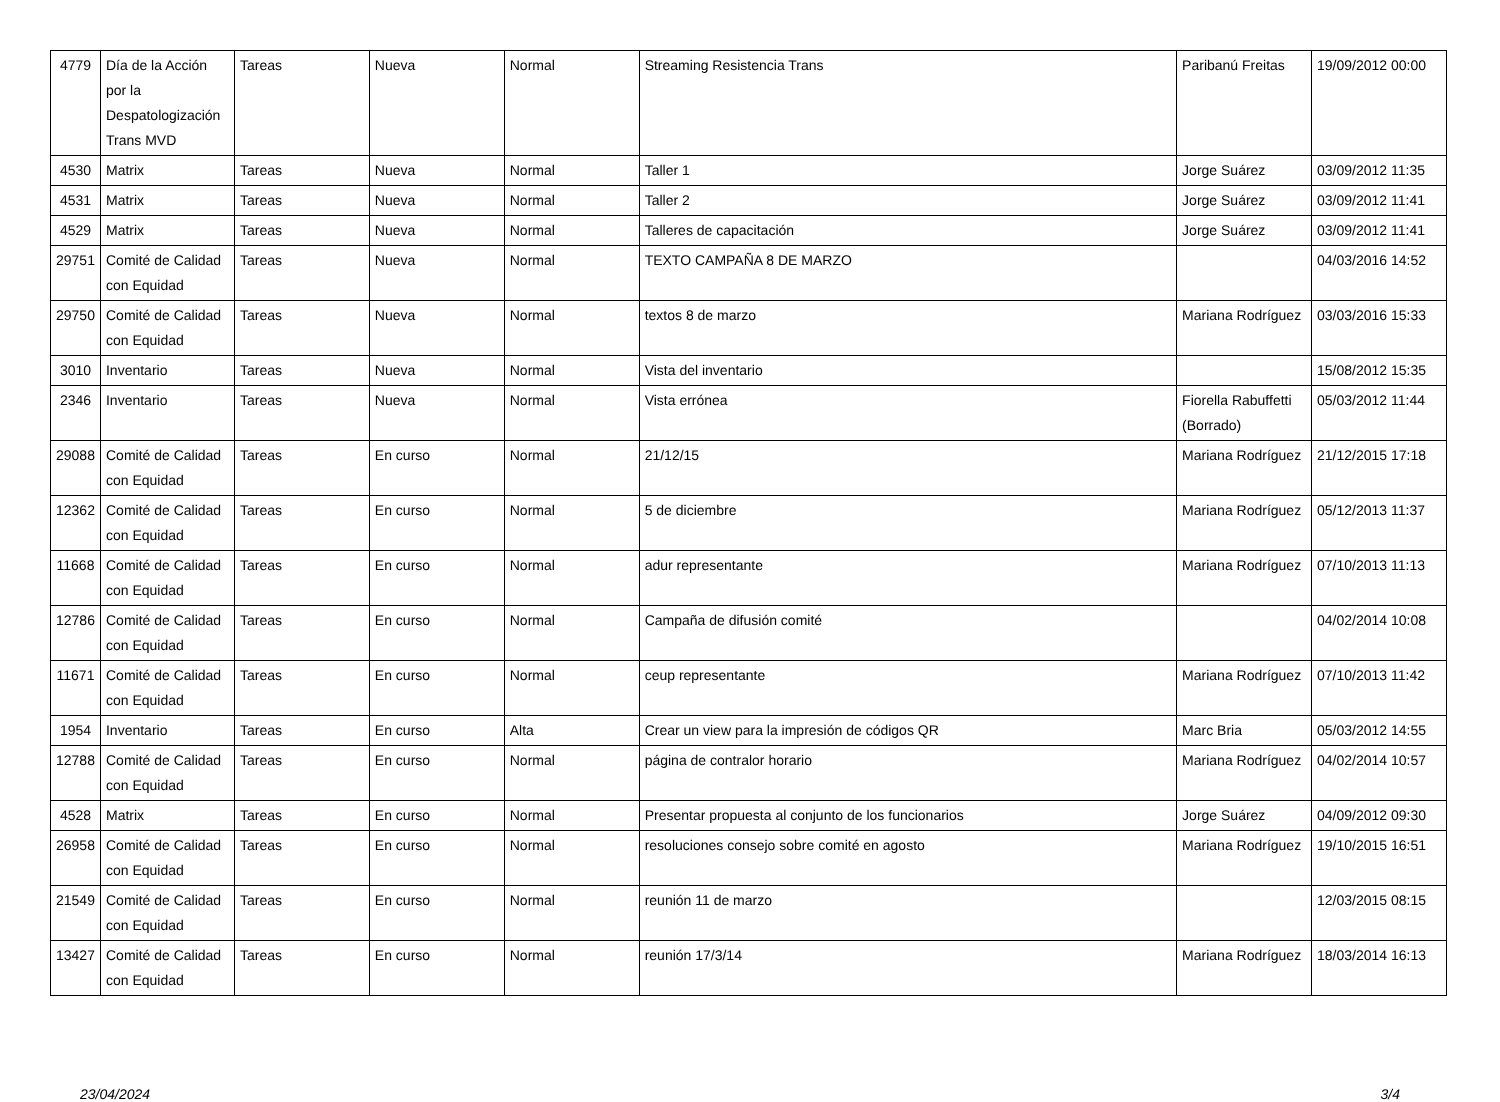| 4779 | Día de la Acción por la Despatologización Trans MVD | Tareas | Nueva | Normal | Streaming Resistencia Trans | Paribanú Freitas | 19/09/2012 00:00 |
| 4530 | Matrix | Tareas | Nueva | Normal | Taller 1 | Jorge Suárez | 03/09/2012 11:35 |
| 4531 | Matrix | Tareas | Nueva | Normal | Taller 2 | Jorge Suárez | 03/09/2012 11:41 |
| 4529 | Matrix | Tareas | Nueva | Normal | Talleres de capacitación | Jorge Suárez | 03/09/2012 11:41 |
| 29751 | Comité de Calidad con Equidad | Tareas | Nueva | Normal | TEXTO CAMPAÑA 8 DE MARZO | | 04/03/2016 14:52 |
| 29750 | Comité de Calidad con Equidad | Tareas | Nueva | Normal | textos 8 de marzo | Mariana Rodríguez | 03/03/2016 15:33 |
| 3010 | Inventario | Tareas | Nueva | Normal | Vista del inventario | | 15/08/2012 15:35 |
| 2346 | Inventario | Tareas | Nueva | Normal | Vista errónea | Fiorella Rabuffetti (Borrado) | 05/03/2012 11:44 |
| 29088 | Comité de Calidad con Equidad | Tareas | En curso | Normal | 21/12/15 | Mariana Rodríguez | 21/12/2015 17:18 |
| 12362 | Comité de Calidad con Equidad | Tareas | En curso | Normal | 5 de diciembre | Mariana Rodríguez | 05/12/2013 11:37 |
| 11668 | Comité de Calidad con Equidad | Tareas | En curso | Normal | adur representante | Mariana Rodríguez | 07/10/2013 11:13 |
| 12786 | Comité de Calidad con Equidad | Tareas | En curso | Normal | Campaña de difusión comité | | 04/02/2014 10:08 |
| 11671 | Comité de Calidad con Equidad | Tareas | En curso | Normal | ceup representante | Mariana Rodríguez | 07/10/2013 11:42 |
| 1954 | Inventario | Tareas | En curso | Alta | Crear un view para la impresión de códigos QR | Marc Bria | 05/03/2012 14:55 |
| 12788 | Comité de Calidad con Equidad | Tareas | En curso | Normal | página de contralor horario | Mariana Rodríguez | 04/02/2014 10:57 |
| 4528 | Matrix | Tareas | En curso | Normal | Presentar propuesta al conjunto de los funcionarios | Jorge Suárez | 04/09/2012 09:30 |
| 26958 | Comité de Calidad con Equidad | Tareas | En curso | Normal | resoluciones consejo sobre comité en agosto | Mariana Rodríguez | 19/10/2015 16:51 |
| 21549 | Comité de Calidad con Equidad | Tareas | En curso | Normal | reunión 11 de marzo | | 12/03/2015 08:15 |
| 13427 | Comité de Calidad con Equidad | Tareas | En curso | Normal | reunión 17/3/14 | Mariana Rodríguez | 18/03/2014 16:13 |
23/04/2024 3/4